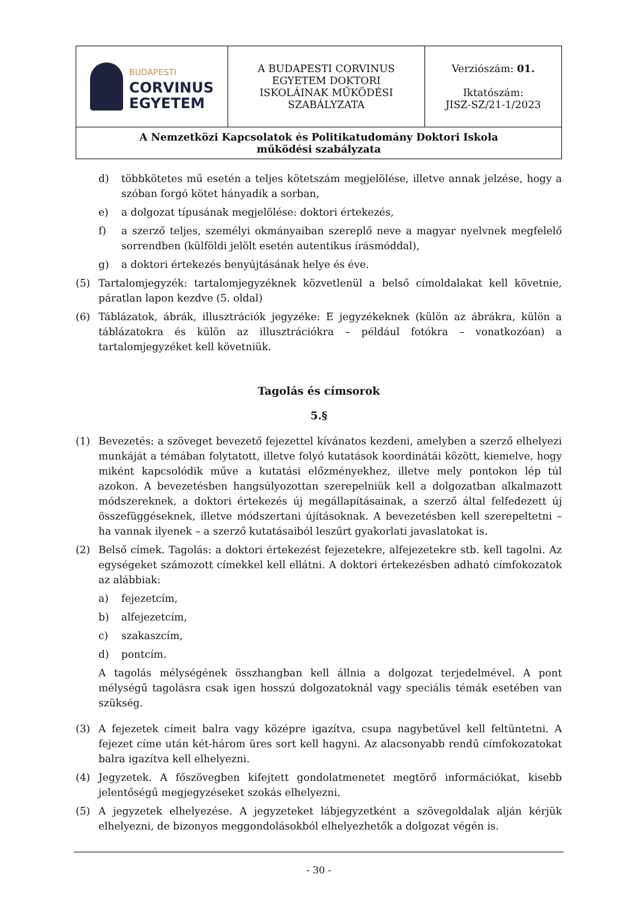| BUDAPESTI CORVINUS EGYETEM | A BUDAPESTI CORVINUS EGYETEM DOKTORI ISKOLÁINAK MŰKÖDÉSI SZABÁLYZATA | Verziószám: 01. Iktatószám: JISZ-SZ/21-1/2023 |
| A Nemzetközi Kapcsolatok és Politikatudomány Doktori Iskola működési szabályzata | | |
d) többkötetes mű esetén a teljes kötetszám megjelölése, illetve annak jelzése, hogy a szóban forgó kötet hányadik a sorban,
e) a dolgozat típusának megjelölése: doktori értekezés,
f) a szerző teljes, személyi okmányaiban szereplő neve a magyar nyelvnek megfelelő sorrendben (külföldi jelölt esetén autentikus írásmóddal),
g) a doktori értekezés benyújtásának helye és éve.
(5) Tartalomjegyzék: tartalomjegyzéknek közvetlenül a belső címoldalakat kell követnie, páratlan lapon kezdve (5. oldal)
(6) Táblázatok, ábrák, illusztrációk jegyzéke: E jegyzékeknek (külön az ábrákra, külön a táblázatokra és külön az illusztrációkra – például fotókra – vonatkozóan) a tartalomjegyzéket kell követniük.
Tagolás és címsorok
5.§
(1) Bevezetés: a szöveget bevezető fejezettel kívánatos kezdeni, amelyben a szerző elhelyezi munkáját a témában folytatott, illetve folyó kutatások koordinátái között, kiemelve, hogy miként kapcsolódik műve a kutatási előzményekhez, illetve mely pontokon lép túl azokon. A bevezetésben hangsúlyozottan szerepelniük kell a dolgozatban alkalmazott módszereknek, a doktori értekezés új megállapításainak, a szerző által felfedezett új összefüggéseknek, illetve módszertani újításoknak. A bevezetésben kell szerepeltetni – ha vannak ilyenek – a szerző kutatásaiból leszűrt gyakorlati javaslatokat is.
(2) Belső címek. Tagolás: a doktori értekezést fejezetekre, alfejezetekre stb. kell tagolni. Az egységeket számozott címekkel kell ellátni. A doktori értekezésben adható címfokozatok az alábbiak:
a) fejezetcím,
b) alfejezetcím,
c) szakaszcím,
d) pontcím.
A tagolás mélységének összhangban kell állnia a dolgozat terjedelmével. A pont mélységű tagolásra csak igen hosszú dolgozatoknál vagy speciális témák esetében van szükség.
(3) A fejezetek címeit balra vagy középre igazítva, csupa nagybetűvel kell feltüntetni. A fejezet címe után két-három üres sort kell hagyni. Az alacsonyabb rendű címfokozatokat balra igazítva kell elhelyezni.
(4) Jegyzetek. A főszövegben kifejtett gondolatmenetet megtörő információkat, kisebb jelentőségű megjegyzéseket szokás elhelyezni.
(5) A jegyzetek elhelyezése. A jegyzeteket lábjegyzetként a szövegoldalak alján kérjük elhelyezni, de bizonyos meggondolásokból elhelyezhetők a dolgozat végén is.
- 30 -